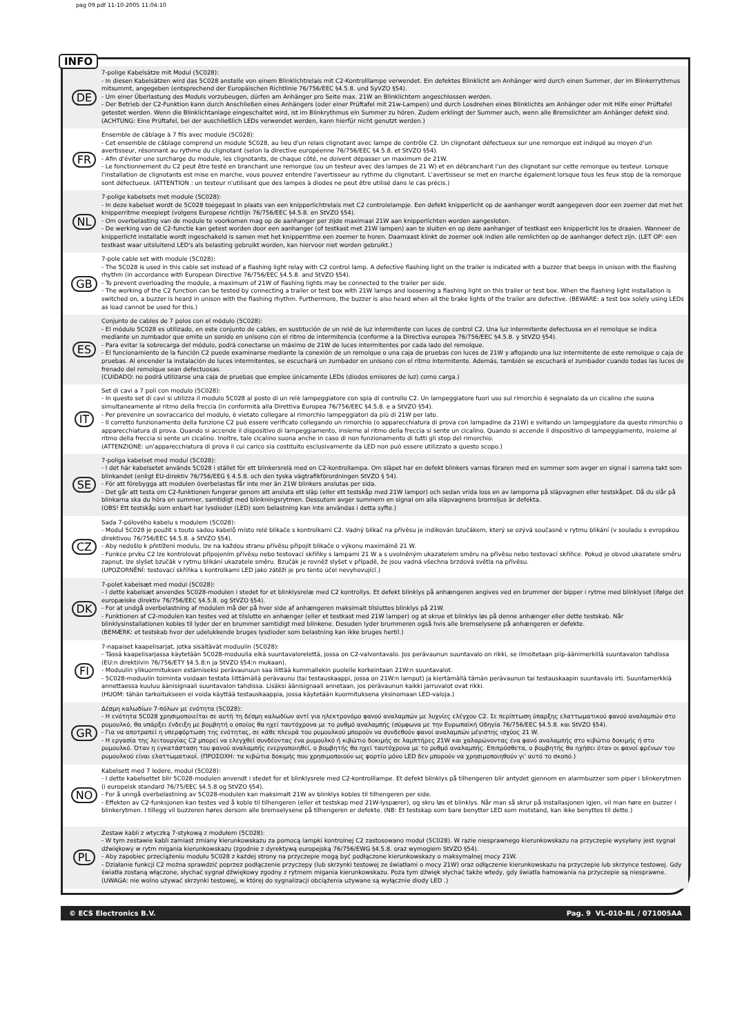pag 09.pdf 11-10-2005 11:04:10
INFO
DE
7-polige Kabelsätze mit Modul (5C028):
- In diesen Kabelsätzen wird das 5C028 anstelle von einem Blinklichtrelais mit C2-Kontrolllampe verwendet. Ein defektes Blinklicht am Anhänger wird durch einen Summer, der im Blinkerrythmus mitsummt, angegeben (entsprechend der Europäischen Richtlinie 76/756/EEC §4.5.8. und SyVZO §54).
- Um einer Überlastung des Moduls vorzubeugen, dürfen am Anhänger pro Seite max. 21W an Blinklichtern angeschlossen werden.
- Der Betrieb der C2-Funktion kann durch Anschließen eines Anhängers (oder einer Prüftafel mit 21w-Lampen) und durch Losdrehen eines Blinklichts am Anhänger oder mit Hilfe einer Prüftafel getestet werden. Wenn die Blinklichtanlage eingeschaltet wird, ist im Blinkrythmus ein Summer zu hören. Zudem erklingt der Summer auch, wenn alle Bremslichter am Anhänger defekt sind. (ACHTUNG: Eine Prüftafel, bei der auschließlich LEDs verwendet werden, kann hierfür nicht genutzt werden.)
FR
Ensemble de câblage à 7 fils avec module (5C028):
- Cet ensemble de câblage comprend un module 5C028, au lieu d'un relais clignotant avec lampe de contrôle C2. Un clignotant défectueux sur une remorque est indiqué au moyen d'un avertisseur, résonnant au rythme du clignotant (selon la directive européenne 76/756/EEC §4.5.8. et StVZO §54).
- Afin d'éviter une surcharge du module, les clignotants, de chaque côté, ne doivent dépasser un maximum de 21W.
- Le fonctionnement du C2 peut être testé en branchant une remorque (ou un testeur avec des lampes de 21 W) et en débranchant l'un des clignotant sur cette remorque ou testeur. Lorsque l'installation de clignotants est mise en marche, vous pouvez entendre l'avertisseur au rythme du clignotant. L'avertisseur se met en marche également lorsque tous les feux stop de la remorque sont défectueux. (ATTENTION : un testeur n'utilisant que des lampes à diodes ne peut être utilisé dans le cas précis.)
NL
7-polige kabelsets met module (5C028):
- In deze kabelset wordt de 5C028 toegepast in plaats van een knipperlichtrelais met C2 controlelampje. Een defekt knipperlicht op de aanhanger wordt aangegeven door een zoemer dat met het knipperritme meepiept (volgens Europese richtlijn 76/756/EEC §4.5.8. en StVZO §54).
- Om overbelasting van de module te voorkomen mag op de aanhanger per zijde maximaal 21W aan knipperlichten worden aangesloten.
- De werking van de C2-functie kan getest worden door een aanhanger (of testkast met 21W lampen) aan te sluiten en op deze aanhanger of testkast een knipperlicht los te draaien. Wanneer de knipperlicht installatie wordt ingeschakeld is samen met het knipperritme een zoemer te horen. Daarnaast klinkt de zoemer ook indien alle remlichten op de aanhanger defect zijn. (LET OP: een testkast waar uitsluitend LED's als belasting gebruikt worden, kan hiervoor niet worden gebruikt.)
GB
7-pole cable set with module (5C028):
- The 5C028 is used in this cable set instead of a flashing light relay with C2 control lamp. A defective flashing light on the trailer is indicated with a buzzer that beeps in unison with the flashing rhythm (in accordance with European Directive 76/756/EEC §4.5.8. and StVZO §54).
- To prevent overloading the module, a maximum of 21W of flashing lights may be connected to the trailer per side.
- The working of the C2 function can be tested by connecting a trailer or test box with 21W lamps and loosening a flashing light on this trailer or test box. When the flashing light installation is switched on, a buzzer is heard in unison with the flashing rhythm. Furthermore, the buzzer is also heard when all the brake lights of the trailer are defective. (BEWARE: a test box solely using LEDs as load cannot be used for this.)
ES
Conjunto de cables de 7 polos con el módulo (5C028):
- El módulo 5C028 es utilizado, en este conjunto de cables, en sustitución de un relé de luz intermitente con luces de control C2. Una luz intermitente defectuosa en el remolque se indica mediante un zumbador que emite un sonido en unísono con el ritmo de intermitencia (conforme a la Directiva europea 76/756/EEC §4.5.8. y StVZO §54).
- Para evitar la sobrecarga del módulo, podrá conectarse un máximo de 21W de luces intermitentes por cada lado del remolque.
- El funcionamiento de la función C2 puede examinarse mediante la conexión de un remolque o una caja de pruebas con luces de 21W y aflojando una luz intermitente de este remolque o caja de pruebas. Al encender la instalación de luces intermitentes, se escuchará un zumbador en unísono con el ritmo intermitente. Además, también se escuchará el zumbador cuando todas las luces de frenado del remolque sean defectuosas.
(CUIDADO: no podrá utilizarse una caja de pruebas que emplee únicamente LEDs (diodos emisores de luz) como carga.)
IT
Set di cavi a 7 poli con modulo (5C028):
- In questo set di cavi si utilizza il modulo 5C028 al posto di un relè lampeggiatore con spia di controllo C2. Un lampeggiatore fuori uso sul rimorchio è segnalato da un cicalino che suona simultaneamente al ritmo della freccia (in conformità alla Direttiva Europea 76/756/EEC §4.5.8. e a StVZO §54).
- Per prevenire un sovraccarico del modulo, è vietato collegare al rimorchio lampeggiatori da più di 21W per lato.
- Il corretto funzionamento della funzione C2 può essere verificato collegando un rimorchio (o apparecchiatura di prova con lampadine da 21W) e svitando un lampeggiatore da questo rimorchio o apparecchiatura di prova. Quando si accende il dispositivo di lampeggiamento, insieme al ritmo della freccia si sente un cicalino. Quando si accende il dispositivo di lampeggiamento, insieme al ritmo della freccia si sente un cicalino. Inoltre, tale cicalino suona anche in caso di non funzionamento di tutti gli stop del rimorchio.
(ATTENZIONE: un'apparecchiatura di prova il cui carico sia costituito esclusivamente da LED non può essere utilizzato a questo scopo.)
SE
7-poliga kabelset med modul (5C028):
- I det här kabelsetet används 5C028 i stället för ett blinkersrelä med en C2-kontrollampa. Om släpet har en defekt blinkers varnas föraren med en summer som avger en signal i samma takt som blinkandet (enligt EU-direktiv 76/756/EEG § 4.5.8. och den tyska vägtrafikförordningen StVZO § 54).
- För att förebygga att modulen överbelastas får inte mer än 21W blinkers anslutas per sida.
- Det går att testa om C2-funktionen fungerar genom att ansluta ett släp (eller ett testskåp med 21W lampor) och sedan vrida loss en av lamporna på släpvagnen eller testskåpet. Då du slår på blinkarna ska du höra en summer, samtidigt med blinkningsrytmen. Dessutom avger summern en signal om alla släpvagnens bromsljus är defekta.
(OBS! Ett testskåp som enbart har lysdioder (LED) som belastning kan inte användas i detta syfte.)
CZ
Sada 7-pólového kabelu s modulem (5C028):
- Modul 5C028 je použit s touto sadou kabelů místo relé blikače s kontrolkami C2. Vadný blikač na přívěsu je indikován bzučákem, který se ozývá současně v rytmu blikání (v souladu s evropskou direktivou 76/756/EEC §4.5.8. a StVZO §54).
- Aby nedošlo k přetížení modulu, lze na každou stranu přívěsu připojit blikače o výkonu maximálně 21 W.
- Funkce prvku C2 lze kontrolovat připojením přívěsu nebo testovací skříňky s lampami 21 W a s uvolněným ukazatelem směru na přívěsu nebo testovací skříňce. Pokud je obvod ukazatele směru zapnut, lze slyšet bzučák v rytmu blikání ukazatele směru. Bzučák je rovněž slyšet v případě, že jsou vadná všechna brzdová světla na přívěsu.
(UPOZORNĚNÍ: testovací skříňka s kontrolkami LED jako zátěží je pro tento účel nevyhovující.)
DK
7-polet kabelsæt med modul (5C028):
- I dette kabelsæt anvendes 5C028-modulen i stedet for et blinklysrelæ med C2 kontrollys. Et defekt blinklys på anhængeren angives ved en brummer der bipper i rytme med blinklyset (ifølge det europæiske direktiv 76/756/EEC §4.5.8. og StVZO §54).
- For at undgå overbelastning af modulen må der på hver side af anhængeren maksimalt tilsluttes blinklys på 21W.
- Funktionen af C2-modulen kan testes ved at tilslutte en anhænger (eller et testkast med 21W lamper) og at skrue et blinklys løs på denne anhænger eller dette testskab. Når blinklysinstallationen kobles til lyder der en brummer samtidigt med blinkene. Desuden lyder brummeren også hvis alle bremselysene på anhængeren er defekte.
(BEMÆRK: et testskab hvor der udelukkende bruges lysdioder som belastning kan ikke bruges hertil.)
FI
7-napaiset kaapelisarjat, jotka sisältävät moduulin (5C028):
- Tässä kaapelisarjassa käytetään 5C028-moduulia eikä suuntavalorelettä, jossa on C2-valvontavalo. Jos perävaunun suuntavalo on rikki, se ilmoitetaan piip-äänimerkillä suuntavalon tahdissa (EU:n direktiivin 76/756/ETY §4.5.8:n ja StVZO §54:n mukaan).
- Moduulin ylikuormituksen estämiseksi perävaunuun saa liittää kummallekin puolelle korkeintaan 21W:n suuntavalot.
- 5C028-moduulin toiminta voidaan testata liittämällä perävaunu (tai testauskaappi, jossa on 21W:n lamput) ja kiertämällä tämän perävaunun tai testauskaapin suuntavalo irti. Suuntamerkkiä annettaessa kuuluu äänisignaali suuntavalon tahdissa. Lisäksi äänisignaali annetaan, jos perävaunun kaikki jarruvalot ovat rikki.
(HUOM: tähän tarkoitukseen ei voida käyttää testauskaappia, jossa käytetään kuormituksena yksinomaan LED-valoja.)
GR
Δέσμη καλωδίων 7-πόλων με ενότητα (5C028):
- Η ενότητα 5C028 χρησιμοποιείται σε αυτή τη δέσμη καλωδίων αντί για ηλεκτρονόμο φανού αναλαμπών με λυχνίες ελέγχου C2. Σε περίπτωση ύπαρξης ελαττωματικού φανού αναλαμπών στο ρυμουλκό, θα υπάρξει ένδειξη με βομβητή ο οποίος θα ηχεί ταυτόχρονα με το ρυθμό αναλαμπής (σύμφωνα με την Ευρωπαϊκή Οδηγία 76/756/EEC §4.5.8. και StVZO §54).
- Για να αποτραπεί η υπερφόρτωση της ενότητας, σε κάθε πλευρά του ρυμουλκού μπορούν να συνδεθούν φανοί αναλαμπών μέγιστης ισχύος 21 W.
- Η εργασία της λειτουργίας C2 μπορεί να ελεγχθεί συνδέοντας ένα ρυμουλκό ή κιβώτιο δοκιμής σε λαμπτήρες 21W και χαλαρώνοντας ένα φανό αναλαμπής στο κιβώτιο δοκιμής ή στο ρυμουλκό. Όταν η εγκατάσταση του φανού αναλαμπής ενεργοποιηθεί, ο βομβητής θα ηχεί ταυτόχρονα με το ρυθμό αναλαμπής. Επιπρόσθετα, ο βομβητής θα ηχήσει όταν οι φανοί φρένων του ρυμουλκού είναι ελαττωματικοί. (ΠΡΟΣΟΧΗ: τα κιβώτια δοκιμής που χρησιμοποιούν ως φορτίο μόνο LED δεν μπορούν να χρησιμοποιηθούν γι' αυτό το σκοπό.)
NO
Kabelsett med 7 ledere, modul (5C028):
- I dette kabelsettet blir 5C028-modulen anvendt i stedet for et blinklysrele med C2-kontrolllampe. Et defekt blinklys på tilhengeren blir antydet gjennom en alarmbuzzer som piper i blinkerytmen (i europeisk standard 76/75/EEC §4.5.8 og StVZO §54).
- For å unngå overbelastning av 5C028-modulen kan maksimalt 21W av blinklys kobles til tilhengeren per side.
- Effekten av C2-funksjonen kan testes ved å koble til tilhengeren (eller et testskap med 21W-lyspærer), og skru løs et blinklys. Når man så skrur på installasjonen igjen, vil man høre en buzzer i blinkerytmen. I tillegg vil buzzeren høres dersom alle bremselysene på tilhengeren er defekte. (NB: Et testskap som bare benytter LED som motstand, kan ikke benyttes til dette.)
PL
Zestaw kabli z wtyczką 7-stykową z modułem (5C028):
- W tym zestawie kabli zamiast zmiany kierunkowskazu za pomocą lampki kontrolnej C2 zastosowano moduł (5C028). W razie niesprawnego kierunkowskazu na przyczepie wysyłany jest sygnał dźwiękowy w rytm migania kierunkowskazu (zgodnie z dyrektywą europejską 76/756/EWG §4.5.8. oraz wymogiem StVZO §54).
- Aby zapobiec przeciążeniu modułu 5C028 z każdej strony na przyczepie mogą być podłączone kierunkowskazy o maksymalnej mocy 21W.
- Działanie funkcji C2 można sprawdzić poprzez podłączenie przyczepy (lub skrzynki testowej ze światłami o mocy 21W) oraz odłączenie kierunkowskazu na przyczepie lub skrzynce testowej. Gdy światła zostaną włączone, słychać sygnał dźwiękowy zgodny z rytmem migania kierunkowskazu. Poza tym dźwięk słychać także wtedy, gdy światła hamowania na przyczepie są niesprawne. (UWAGA: nie wolno używać skrzynki testowej, w której do sygnalizacji obciążenia używane są wyłącznie diody LED .)
© ECS Electronics B.V. Pag. 9 VL-010-BL / 071005AA